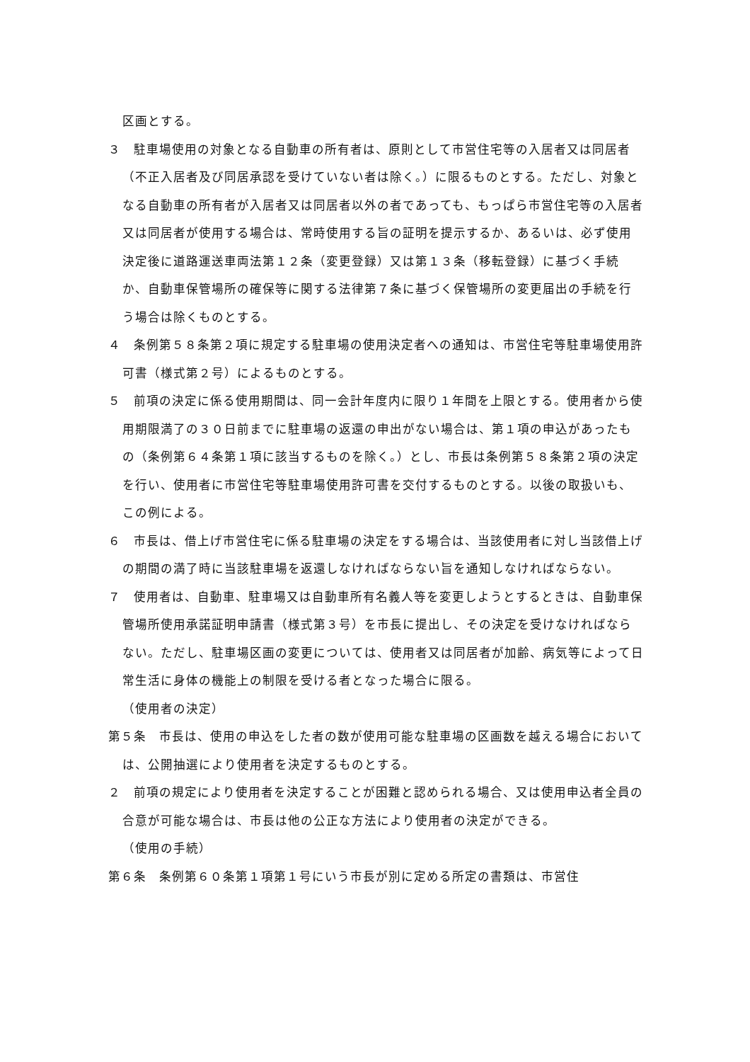区画とする。
３　駐車場使用の対象となる自動車の所有者は、原則として市営住宅等の入居者又は同居者（不正入居者及び同居承認を受けていない者は除く。）に限るものとする。ただし、対象となる自動車の所有者が入居者又は同居者以外の者であっても、もっぱら市営住宅等の入居者又は同居者が使用する場合は、常時使用する旨の証明を提示するか、あるいは、必ず使用決定後に道路運送車両法第１２条（変更登録）又は第１３条（移転登録）に基づく手続か、自動車保管場所の確保等に関する法律第７条に基づく保管場所の変更届出の手続を行う場合は除くものとする。
４　条例第５８条第２項に規定する駐車場の使用決定者への通知は、市営住宅等駐車場使用許可書（様式第２号）によるものとする。
５　前項の決定に係る使用期間は、同一会計年度内に限り１年間を上限とする。使用者から使用期限満了の３０日前までに駐車場の返還の申出がない場合は、第１項の申込があったもの（条例第６４条第１項に該当するものを除く。）とし、市長は条例第５８条第２項の決定を行い、使用者に市営住宅等駐車場使用許可書を交付するものとする。以後の取扱いも、この例による。
６　市長は、借上げ市営住宅に係る駐車場の決定をする場合は、当該使用者に対し当該借上げの期間の満了時に当該駐車場を返還しなければならない旨を通知しなければならない。
７　使用者は、自動車、駐車場又は自動車所有名義人等を変更しようとするときは、自動車保管場所使用承諾証明申請書（様式第３号）を市長に提出し、その決定を受けなければならない。ただし、駐車場区画の変更については、使用者又は同居者が加齢、病気等によって日常生活に身体の機能上の制限を受ける者となった場合に限る。
（使用者の決定）
第５条　市長は、使用の申込をした者の数が使用可能な駐車場の区画数を越える場合においては、公開抽選により使用者を決定するものとする。
２　前項の規定により使用者を決定することが困難と認められる場合、又は使用申込者全員の合意が可能な場合は、市長は他の公正な方法により使用者の決定ができる。
（使用の手続）
第６条　条例第６０条第１項第１号にいう市長が別に定める所定の書類は、市営住